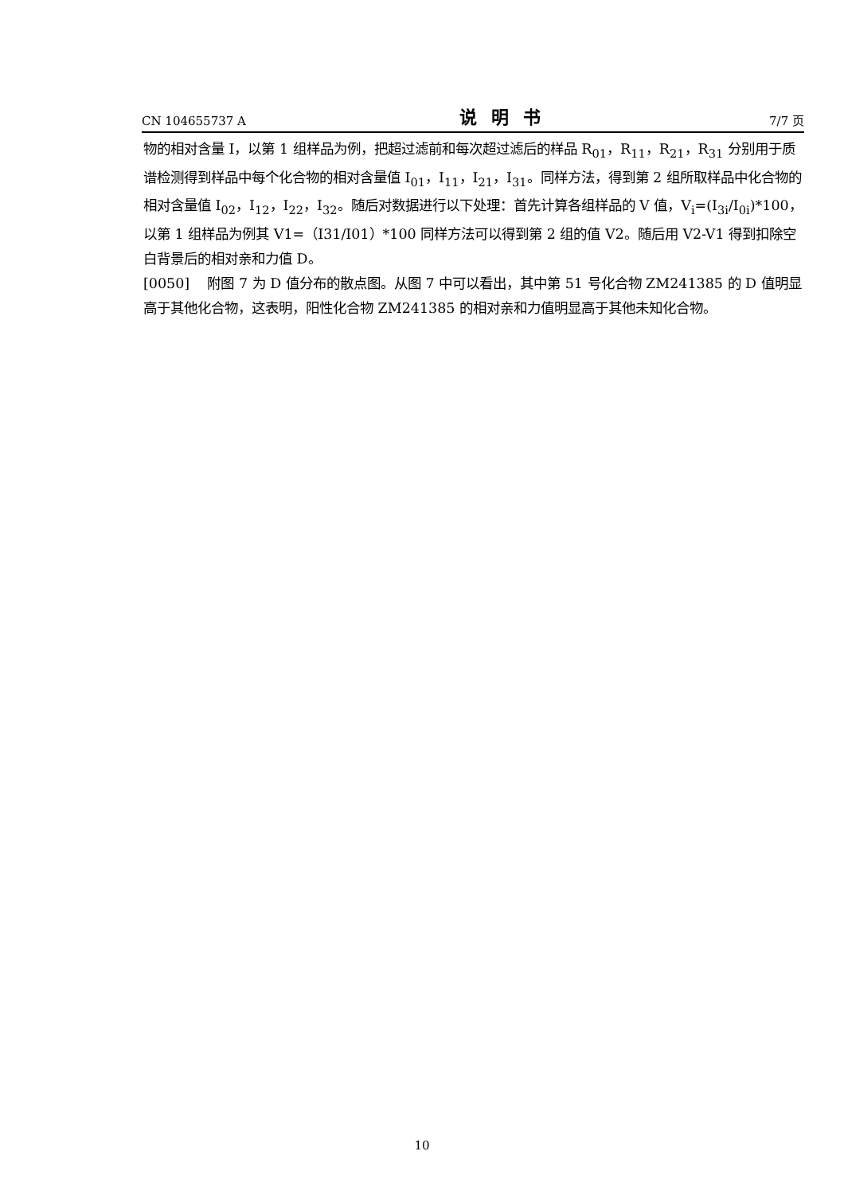CN 104655737 A 说明书 7/7 页
物的相对含量 I，以第 1 组样品为例，把超过滤前和每次超过滤后的样品 R<sub>01</sub>，R<sub>11</sub>，R<sub>21</sub>，R<sub>31</sub> 分别用于质谱检测得到样品中每个化合物的相对含量值 I<sub>01</sub>，I<sub>11</sub>，I<sub>21</sub>，I<sub>31</sub>。同样方法，得到第 2 组所取样品中化合物的相对含量值 I<sub>02</sub>，I<sub>12</sub>，I<sub>22</sub>，I<sub>32</sub>。随后对数据进行以下处理：首先计算各组样品的 V 值，V<sub>i</sub>=(I<sub>3i</sub>/I<sub>0i</sub>)*100，以第 1 组样品为例其 V1=（I31/I01）*100 同样方法可以得到第 2 组的值 V2。随后用 V2-V1 得到扣除空白背景后的相对亲和力值 D。
[0050] 附图 7 为 D 值分布的散点图。从图 7 中可以看出，其中第 51 号化合物 ZM241385 的 D 值明显高于其他化合物，这表明，阳性化合物 ZM241385 的相对亲和力值明显高于其他未知化合物。
10